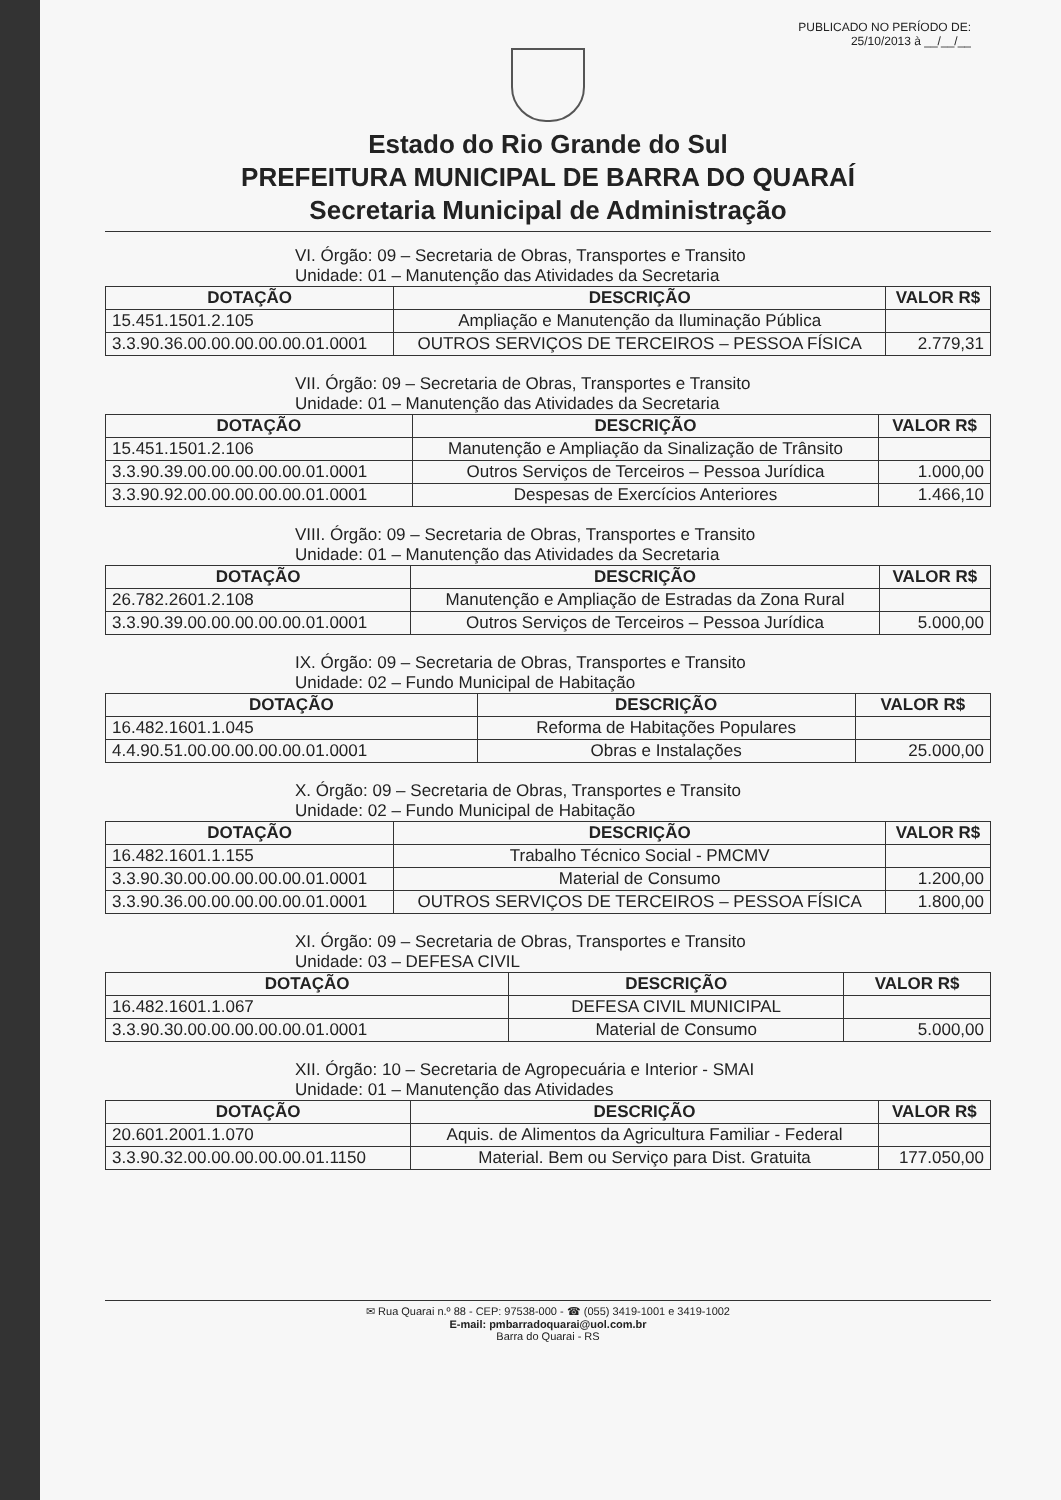PUBLICADO NO PERÍODO DE:
25/10/2013 à __/__/__
Estado do Rio Grande do Sul
PREFEITURA MUNICIPAL DE BARRA DO QUARAÍ
Secretaria Municipal de Administração
VI. Órgão: 09 – Secretaria de Obras, Transportes e Transito
Unidade: 01 – Manutenção das Atividades da Secretaria
| DOTAÇÃO | DESCRIÇÃO | VALOR R$ |
| --- | --- | --- |
| 15.451.1501.2.105 | Ampliação e Manutenção da Iluminação Pública | |
| 3.3.90.36.00.00.00.00.00.01.0001 | OUTROS SERVIÇOS DE TERCEIROS – PESSOA FÍSICA | 2.779,31 |
VII. Órgão: 09 – Secretaria de Obras, Transportes e Transito
Unidade: 01 – Manutenção das Atividades da Secretaria
| DOTAÇÃO | DESCRIÇÃO | VALOR R$ |
| --- | --- | --- |
| 15.451.1501.2.106 | Manutenção e Ampliação da Sinalização de Trânsito | |
| 3.3.90.39.00.00.00.00.00.01.0001 | Outros Serviços de Terceiros – Pessoa Jurídica | 1.000,00 |
| 3.3.90.92.00.00.00.00.00.01.0001 | Despesas de Exercícios Anteriores | 1.466,10 |
VIII. Órgão: 09 – Secretaria de Obras, Transportes e Transito
Unidade: 01 – Manutenção das Atividades da Secretaria
| DOTAÇÃO | DESCRIÇÃO | VALOR R$ |
| --- | --- | --- |
| 26.782.2601.2.108 | Manutenção e Ampliação de Estradas da Zona Rural | |
| 3.3.90.39.00.00.00.00.00.01.0001 | Outros Serviços de Terceiros – Pessoa Jurídica | 5.000,00 |
IX. Órgão: 09 – Secretaria de Obras, Transportes e Transito
Unidade: 02 – Fundo Municipal de Habitação
| DOTAÇÃO | DESCRIÇÃO | VALOR R$ |
| --- | --- | --- |
| 16.482.1601.1.045 | Reforma de Habitações Populares | |
| 4.4.90.51.00.00.00.00.00.01.0001 | Obras e Instalações | 25.000,00 |
X. Órgão: 09 – Secretaria de Obras, Transportes e Transito
Unidade: 02 – Fundo Municipal de Habitação
| DOTAÇÃO | DESCRIÇÃO | VALOR R$ |
| --- | --- | --- |
| 16.482.1601.1.155 | Trabalho Técnico Social - PMCMV | |
| 3.3.90.30.00.00.00.00.00.01.0001 | Material de Consumo | 1.200,00 |
| 3.3.90.36.00.00.00.00.00.01.0001 | OUTROS SERVIÇOS DE TERCEIROS – PESSOA FÍSICA | 1.800,00 |
XI. Órgão: 09 – Secretaria de Obras, Transportes e Transito
Unidade: 03 – DEFESA CIVIL
| DOTAÇÃO | DESCRIÇÃO | VALOR R$ |
| --- | --- | --- |
| 16.482.1601.1.067 | DEFESA CIVIL MUNICIPAL | |
| 3.3.90.30.00.00.00.00.00.01.0001 | Material de Consumo | 5.000,00 |
XII. Órgão: 10 – Secretaria de Agropecuária e Interior - SMAI
Unidade: 01 – Manutenção das Atividades
| DOTAÇÃO | DESCRIÇÃO | VALOR R$ |
| --- | --- | --- |
| 20.601.2001.1.070 | Aquis. de Alimentos da Agricultura Familiar - Federal | |
| 3.3.90.32.00.00.00.00.00.01.1150 | Material. Bem ou Serviço para Dist. Gratuita | 177.050,00 |
✉ Rua Quarai n.º 88 - CEP: 97538-000 - ☎ (055) 3419-1001 e 3419-1002
E-mail: pmbarradoquarai@uol.com.br
Barra do Quarai - RS